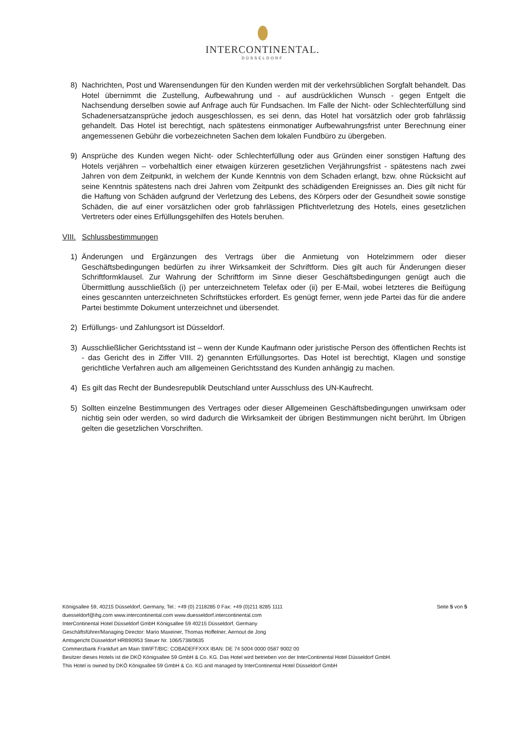INTERCONTINENTAL.
DÜSSELDORF
8) Nachrichten, Post und Warensendungen für den Kunden werden mit der verkehrsüblichen Sorgfalt behandelt. Das Hotel übernimmt die Zustellung, Aufbewahrung und - auf ausdrücklichen Wunsch - gegen Entgelt die Nachsendung derselben sowie auf Anfrage auch für Fundsachen. Im Falle der Nicht- oder Schlechterfüllung sind Schadenersatzansprüche jedoch ausgeschlossen, es sei denn, das Hotel hat vorsätzlich oder grob fahrlässig gehandelt. Das Hotel ist berechtigt, nach spätestens einmonatiger Aufbewahrungsfrist unter Berechnung einer angemessenen Gebühr die vorbezeichneten Sachen dem lokalen Fundbüro zu übergeben.
9) Ansprüche des Kunden wegen Nicht- oder Schlechterfüllung oder aus Gründen einer sonstigen Haftung des Hotels verjähren – vorbehaltlich einer etwaigen kürzeren gesetzlichen Verjährungsfrist - spätestens nach zwei Jahren von dem Zeitpunkt, in welchem der Kunde Kenntnis von dem Schaden erlangt, bzw. ohne Rücksicht auf seine Kenntnis spätestens nach drei Jahren vom Zeitpunkt des schädigenden Ereignisses an. Dies gilt nicht für die Haftung von Schäden aufgrund der Verletzung des Lebens, des Körpers oder der Gesundheit sowie sonstige Schäden, die auf einer vorsätzlichen oder grob fahrlässigen Pflichtverletzung des Hotels, eines gesetzlichen Vertreters oder eines Erfüllungsgehilfen des Hotels beruhen.
VIII. Schlussbestimmungen
1) Änderungen und Ergänzungen des Vertrags über die Anmietung von Hotelzimmern oder dieser Geschäftsbedingungen bedürfen zu ihrer Wirksamkeit der Schriftform. Dies gilt auch für Änderungen dieser Schriftformklausel. Zur Wahrung der Schriftform im Sinne dieser Geschäftsbedingungen genügt auch die Übermittlung ausschließlich (i) per unterzeichnetem Telefax oder (ii) per E-Mail, wobei letzteres die Beifügung eines gescannten unterzeichneten Schriftstückes erfordert. Es genügt ferner, wenn jede Partei das für die andere Partei bestimmte Dokument unterzeichnet und übersendet.
2) Erfüllungs- und Zahlungsort ist Düsseldorf.
3) Ausschließlicher Gerichtsstand ist – wenn der Kunde Kaufmann oder juristische Person des öffentlichen Rechts ist - das Gericht des in Ziffer VIII. 2) genannten Erfüllungsortes. Das Hotel ist berechtigt, Klagen und sonstige gerichtliche Verfahren auch am allgemeinen Gerichtsstand des Kunden anhängig zu machen.
4) Es gilt das Recht der Bundesrepublik Deutschland unter Ausschluss des UN-Kaufrecht.
5) Sollten einzelne Bestimmungen des Vertrages oder dieser Allgemeinen Geschäftsbedingungen unwirksam oder nichtig sein oder werden, so wird dadurch die Wirksamkeit der übrigen Bestimmungen nicht berührt. Im Übrigen gelten die gesetzlichen Vorschriften.
Königsallee 59, 40215 Düsseldorf, Germany, Tel.: +49 (0) 2118285 0 Fax: +49 (0)211 8285 1111 Seite 5 von 5
duesseldorf@ihg.com www.intercontinental.com www.duesseldorf.intercontinental.com
InterContinental Hotel Düsseldorf GmbH Königsallee 59 40215 Düsseldorf, Germany
Geschäftsführer/Managing Director: Mario Maxeiner, Thomas Hoffelner, Aernout de Jong
Amtsgericht Düsseldorf HRB90953 Steuer Nr. 106/5738/0635
Commerzbank Frankfurt am Main SWIFT/BIC: COBADEFFXXX IBAN: DE 74 5004 0000 0587 9002 00
Besitzer dieses Hotels ist die DKÖ Königsallee 59 GmbH & Co. KG. Das Hotel wird betrieben von der InterContinental Hotel Düsseldorf GmbH.
This Hotel is owned by DKÖ Königsallee 59 GmbH & Co. KG and managed by InterContinental Hotel Düsseldorf GmbH